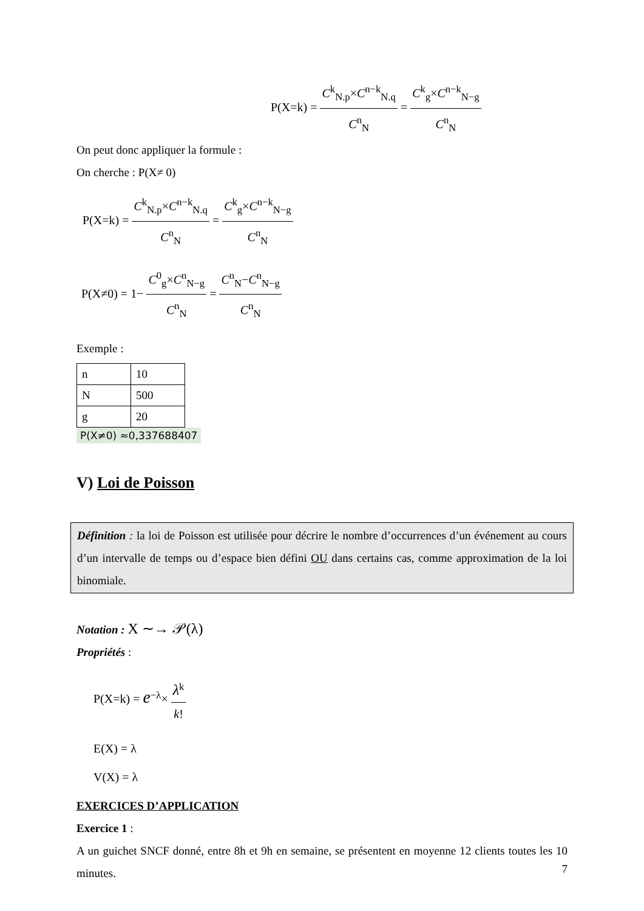P(X=k) = C<sup>k</sup><sub>N.p</sub>×C<sup>n−k</sup><sub>N.q</sub> C<sup>n</sup><sub>N</sub> = C<sup>k</sup><sub>g</sub>×C<sup>n−k</sup><sub>N−g</sub> C<sup>n</sup><sub>N</sub>
On peut donc appliquer la formule :
On cherche : P(X≠ 0)
P(X=k) = C<sup>k</sup><sub>N.p</sub>×C<sup>n−k</sup><sub>N.q</sub> C<sup>n</sup><sub>N</sub> = C<sup>k</sup><sub>g</sub>×C<sup>n−k</sup><sub>N−g</sub> C<sup>n</sup><sub>N</sub>
P(X≠0) = 1− C<sup>0</sup><sub>g</sub>×C<sup>n</sup><sub>N−g</sub> C<sup>n</sup><sub>N</sub> = C<sup>n</sup><sub>N</sub>−C<sup>n</sup><sub>N−g</sub> C<sup>n</sup><sub>N</sub>
Exemple :
| n | 10 |
| N | 500 |
| g | 20 |
P(X≠0) ≈0,337688407
V) Loi de Poisson
Définition : la loi de Poisson est utilisée pour décrire le nombre d’occurrences d’un événement au cours d’un intervalle de temps ou d’espace bien défini OU dans certains cas, comme approximation de la loi binomiale.
Notation : X ∼→ 𝒫(λ)
Propriétés :
P(X=k) = e<sup>−λ</sup>× λ<sup>k</sup> k!
E(X) = λ
V(X) = λ
EXERCICES D’APPLICATION
Exercice 1 :
A un guichet SNCF donné, entre 8h et 9h en semaine, se présentent en moyenne 12 clients toutes les 10 minutes.
7